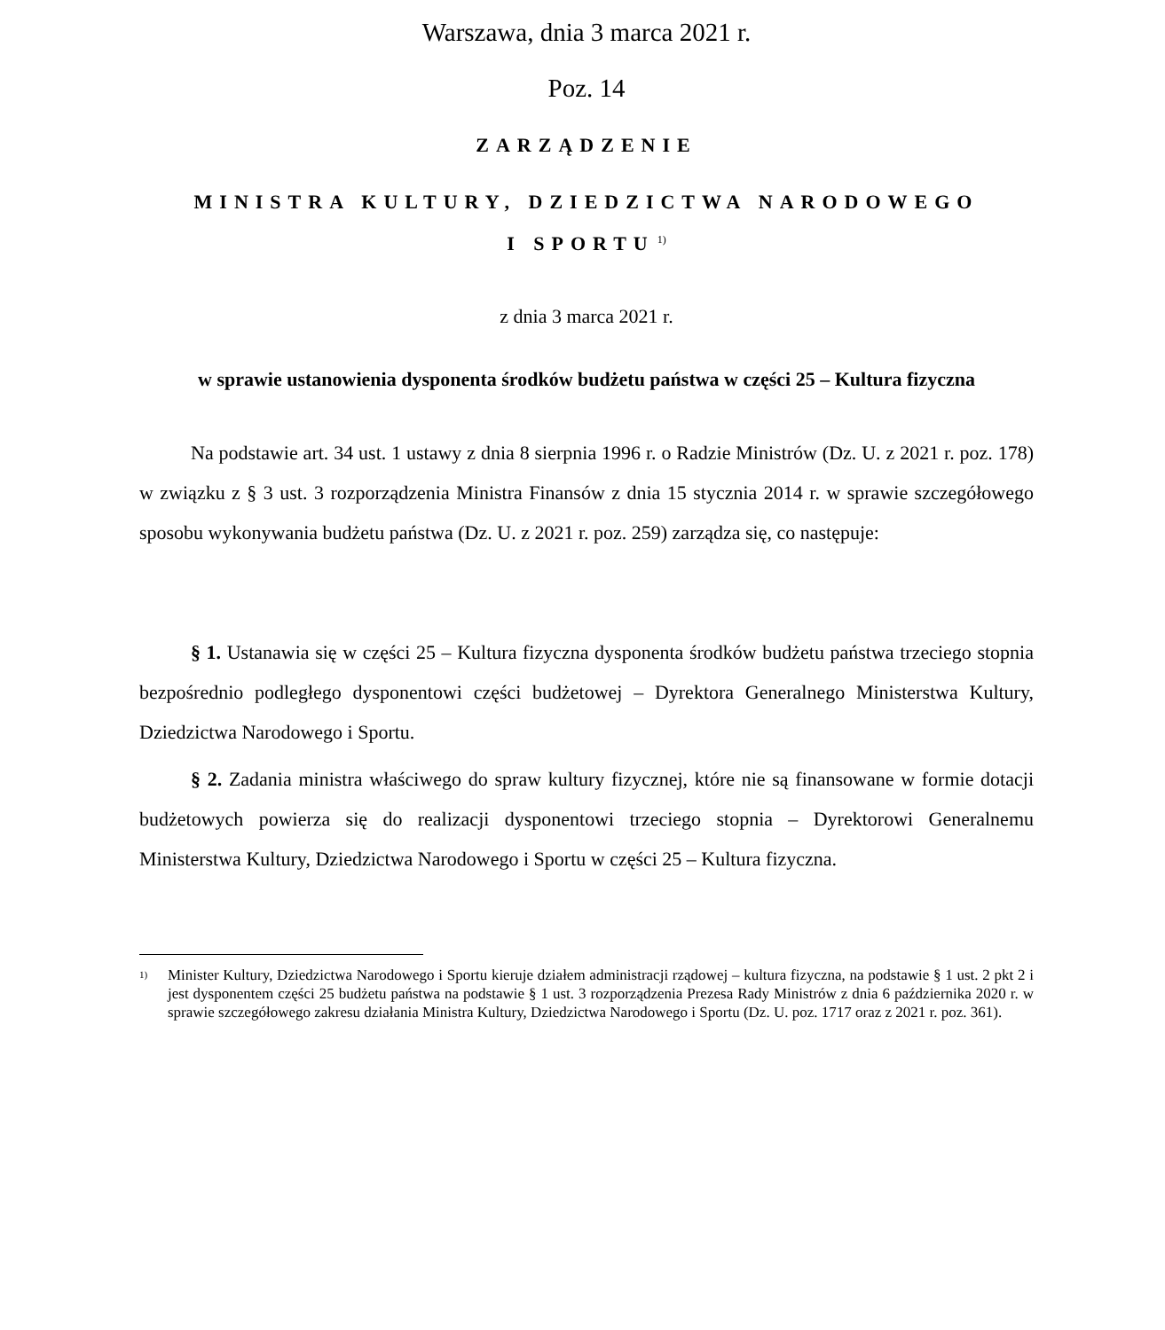Warszawa, dnia 3 marca 2021 r.
Poz. 14
ZARZĄDZENIE
MINISTRA KULTURY, DZIEDZICTWA NARODOWEGO
I SPORTU<sup>1)</sup>
z dnia 3 marca 2021 r.
w sprawie ustanowienia dysponenta środków budżetu państwa w części 25 – Kultura fizyczna
Na podstawie art. 34 ust. 1 ustawy z dnia 8 sierpnia 1996 r. o Radzie Ministrów (Dz. U. z 2021 r. poz. 178) w związku z § 3 ust. 3 rozporządzenia Ministra Finansów z dnia 15 stycznia 2014 r. w sprawie szczegółowego sposobu wykonywania budżetu państwa (Dz. U. z 2021 r. poz. 259) zarządza się, co następuje:
§ 1. Ustanawia się w części 25 – Kultura fizyczna dysponenta środków budżetu państwa trzeciego stopnia bezpośrednio podległego dysponentowi części budżetowej – Dyrektora Generalnego Ministerstwa Kultury, Dziedzictwa Narodowego i Sportu.
§ 2. Zadania ministra właściwego do spraw kultury fizycznej, które nie są finansowane w formie dotacji budżetowych powierza się do realizacji dysponentowi trzeciego stopnia – Dyrektorowi Generalnemu Ministerstwa Kultury, Dziedzictwa Narodowego i Sportu w części 25 – Kultura fizyczna.
<sup>1)</sup> Minister Kultury, Dziedzictwa Narodowego i Sportu kieruje działem administracji rządowej – kultura fizyczna, na podstawie § 1 ust. 2 pkt 2 i jest dysponentem części 25 budżetu państwa na podstawie § 1 ust. 3 rozporządzenia Prezesa Rady Ministrów z dnia 6 października 2020 r. w sprawie szczegółowego zakresu działania Ministra Kultury, Dziedzictwa Narodowego i Sportu (Dz. U. poz. 1717 oraz z 2021 r. poz. 361).